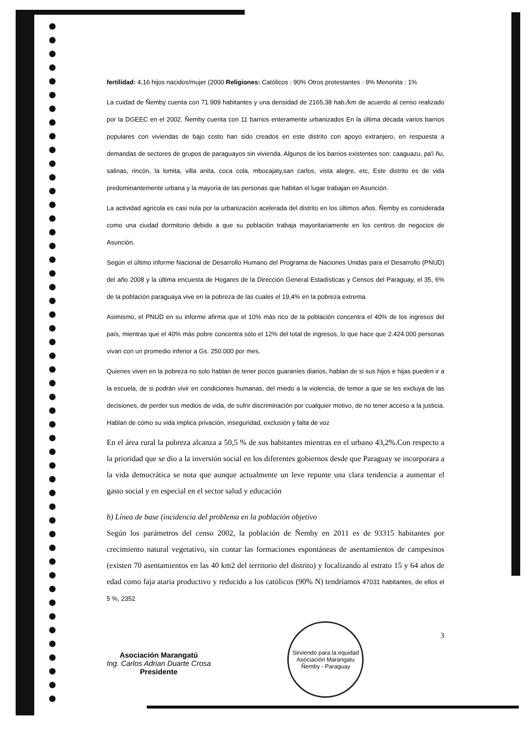fertilidad: 4,16 hijos nacidos/mujer (2000 Religiones: Católicos : 90% Otros protestantes : 9% Menonita : 1%
La cuidad de Ñemby cuenta con 71.909 habitantes y una densidad de 2165,38 hab./km de acuerdo al censo realizado por la DGEEC en el 2002. Ñemby cuenta con 11 barrios enteramente urbanizados En la última década varios barrios populares con viviendas de bajo costo han sido creados en este distrito con apoyo extranjero, en respuesta a demandas de sectores de grupos de paraguayos sin vivienda. Algunos de los barrios existentes son: caaguazu, pa'i ñu, salinas, rincón, la lomita, villa anita, coca cola, mbocajaty,san carlos, vista alegre, etc, Este distrito es de vida predominantemente urbana y la mayoria de las personas que habitan el lugar trabajan en Asunción.
La actividad agricola es casi nula por la urbanización acelerada del distrito en los últimos años. Ñemby es considerada como una ciudad dormitorio debido a que su población trabaja mayoritariamente en los centros de negocios de Asunción.
Según el último informe Nacional de Desarrollo Humano del Programa de Naciones Unidas para el Desarrollo (PNUD) del año 2008 y la última encuesta de Hogares de la Dirección General Estadísticas y Censos del Paraguay, el 35, 6% de la población paraguaya vive en la pobreza de las cuales el 19,4% en la pobreza extrema.
Asimismo, el PNUD en su informe afirma que el 10% más rico de la población concentra el 40% de los ingresos del país, mientras que el 40% más pobre concentra sólo el 12% del total de ingresos, lo que hace que 2.424.000 personas vivan con un promedio inferior a Gs. 250.000 por mes.
Quienes viven en la pobreza no solo hablan de tener pocos guaraníes diarios, hablan de si sus hijos e hijas pueden ir a la escuela, de si podrán vivir en condiciones humanas, del miedo a la violencia, de temor a que se les excluya de las decisiones, de perder sus medios de vida, de sufrir discriminación por cualquier motivo, de no tener acceso a la justicia. Hablan de cómo su vida implica privación, inseguridad, exclusión y falta de voz
En el área rural la pobreza alcanza a 50,5 % de sus habitantes mientras en el urbano 43,2%.Con respecto a la prioridad que se dio a la inversión social en los diferentes gobiernos desde que Paraguay se incorporara a la vida democrática se nota que aunque actualmente un leve repunte una clara tendencia a aumentar el gasto social y en especial en el sector salud y educación
b) Línea de base (incidencia del problema en la población objetivo
Según los parámetros del censo 2002, la población de Ñemby en 2011 es de 93315 habitantes por crecimiento natural vegetativo, sin contar las formaciones espontáneas de asentamientos de campesinos (existen 70 asentamientos en las 40 km2 del territorio del distrito) y focalizando al estrato 15 y 64 años de edad como faja ataria productivo y reducido a los católicos (90% N) tendríamos 47031 habitantes, de ellos el 5 %, 2352
Asociación Marangatú
Ing. Carlos Adrian Duarte Crosa
Presidente
Sirviendo para la equidad
Asociación Marangatu
Ñemby - Paraguay
3